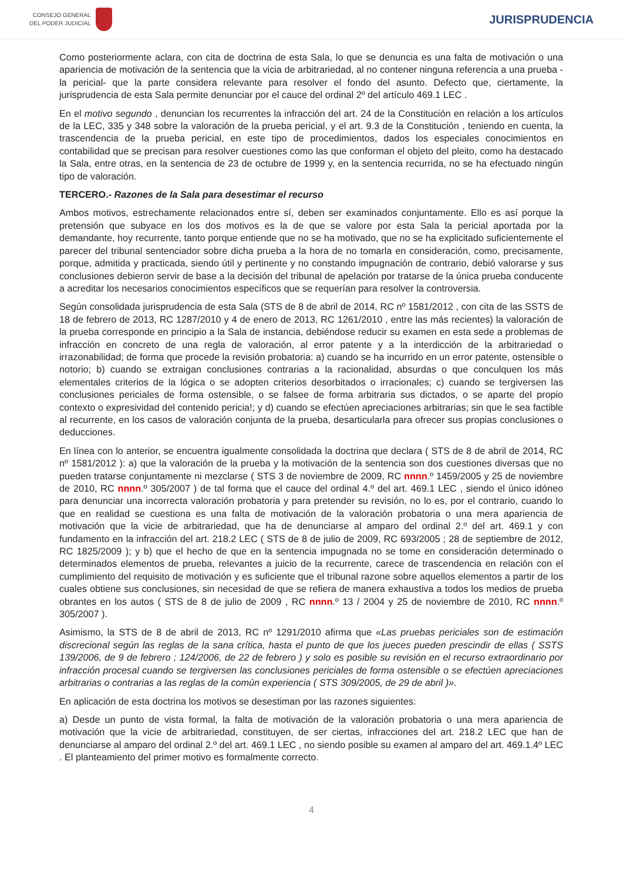CONSEJO GENERAL
DEL PODER JUDICIAL
JURISPRUDENCIA
Como posteriormente aclara, con cita de doctrina de esta Sala, lo que se denuncia es una falta de motivación o una apariencia de motivación de la sentencia que la vicia de arbitrariedad, al no contener ninguna referencia a una prueba -la pericial- que la parte considera relevante para resolver el fondo del asunto. Defecto que, ciertamente, la jurisprudencia de esta Sala permite denunciar por el cauce del ordinal 2º del artículo 469.1 LEC .
En el motivo segundo , denuncian los recurrentes la infracción del art. 24 de la Constitución en relación a los artículos de la LEC, 335 y 348 sobre la valoración de la prueba pericial, y el art. 9.3 de la Constitución , teniendo en cuenta, la trascendencia de la prueba pericial, en este tipo de procedimientos, dados los especiales conocimientos en contabilidad que se precisan para resolver cuestiones como las que conforman el objeto del pleito, como ha destacado la Sala, entre otras, en la sentencia de 23 de octubre de 1999 y, en la sentencia recurrida, no se ha efectuado ningún tipo de valoración.
TERCERO.- Razones de la Sala para desestimar el recurso
Ambos motivos, estrechamente relacionados entre sí, deben ser examinados conjuntamente. Ello es así porque la pretensión que subyace en los dos motivos es la de que se valore por esta Sala la pericial aportada por la demandante, hoy recurrente, tanto porque entiende que no se ha motivado, que no se ha explicitado suficientemente el parecer del tribunal sentenciador sobre dicha prueba a la hora de no tomarla en consideración, como, precisamente, porque, admitida y practicada, siendo útil y pertinente y no constando impugnación de contrario, debió valorarse y sus conclusiones debieron servir de base a la decisión del tribunal de apelación por tratarse de la única prueba conducente a acreditar los necesarios conocimientos específicos que se requerían para resolver la controversia.
Según consolidada jurisprudencia de esta Sala (STS de 8 de abril de 2014, RC nº 1581/2012 , con cita de las SSTS de 18 de febrero de 2013, RC 1287/2010 y 4 de enero de 2013, RC 1261/2010 , entre las más recientes) la valoración de la prueba corresponde en principio a la Sala de instancia, debiéndose reducir su examen en esta sede a problemas de infracción en concreto de una regla de valoración, al error patente y a la interdicción de la arbitrariedad o irrazonabilidad; de forma que procede la revisión probatoria: a) cuando se ha incurrido en un error patente, ostensible o notorio; b) cuando se extraigan conclusiones contrarias a la racionalidad, absurdas o que conculquen los más elementales criterios de la lógica o se adopten criterios desorbitados o irracionales; c) cuando se tergiversen las conclusiones periciales de forma ostensible, o se falsee de forma arbitraria sus dictados, o se aparte del propio contexto o expresividad del contenido pericia!; y d) cuando se efectúen apreciaciones arbitrarias; sin que le sea factible al recurrente, en los casos de valoración conjunta de la prueba, desarticularla para ofrecer sus propias conclusiones o deducciones.
En línea con lo anterior, se encuentra igualmente consolidada la doctrina que declara ( STS de 8 de abril de 2014, RC nº 1581/2012 ): a) que la valoración de la prueba y la motivación de la sentencia son dos cuestiones diversas que no pueden tratarse conjuntamente ni mezclarse ( STS 3 de noviembre de 2009, RC nnnn.º 1459/2005 y 25 de noviembre de 2010, RC nnnn.º 305/2007 ) de tal forma que el cauce del ordinal 4.º del art. 469.1 LEC , siendo el único idóneo para denunciar una incorrecta valoración probatoria y para pretender su revisión, no lo es, por el contrario, cuando lo que en realidad se cuestiona es una falta de motivación de la valoración probatoria o una mera apariencia de motivación que la vicie de arbitrariedad, que ha de denunciarse al amparo del ordinal 2.º del art. 469.1 y con fundamento en la infracción del art. 218.2 LEC ( STS de 8 de julio de 2009, RC 693/2005 ; 28 de septiembre de 2012, RC 1825/2009 ); y b) que el hecho de que en la sentencia impugnada no se tome en consideración determinado o determinados elementos de prueba, relevantes a juicio de la recurrente, carece de trascendencia en relación con el cumplimiento del requisito de motivación y es suficiente que el tribunal razone sobre aquellos elementos a partir de los cuales obtiene sus conclusiones, sin necesidad de que se refiera de manera exhaustiva a todos los medios de prueba obrantes en los autos ( STS de 8 de julio de 2009 , RC nnnn.º 13 / 2004 y 25 de noviembre de 2010, RC nnnn.º 305/2007 ).
Asimismo, la STS de 8 de abril de 2013, RC nº 1291/2010 afirma que «Las pruebas periciales son de estimación discrecional según las reglas de la sana crítica, hasta el punto de que los jueces pueden prescindir de ellas ( SSTS 139/2006, de 9 de febrero ; 124/2006, de 22 de febrero ) y solo es posible su revisión en el recurso extraordinario por infracción procesal cuando se tergiversen las conclusiones periciales de forma ostensible o se efectúen apreciaciones arbitrarias o contrarias a las reglas de la común experiencia ( STS 309/2005, de 29 de abril )».
En aplicación de esta doctrina los motivos se desestiman por las razones siguientes:
a) Desde un punto de vista formal, la falta de motivación de la valoración probatoria o una mera apariencia de motivación que la vicie de arbitrariedad, constituyen, de ser ciertas, infracciones del art. 218.2 LEC que han de denunciarse al amparo del ordinal 2.º del art. 469.1 LEC , no siendo posible su examen al amparo del art. 469.1.4º LEC . El planteamiento del primer motivo es formalmente correcto.
4